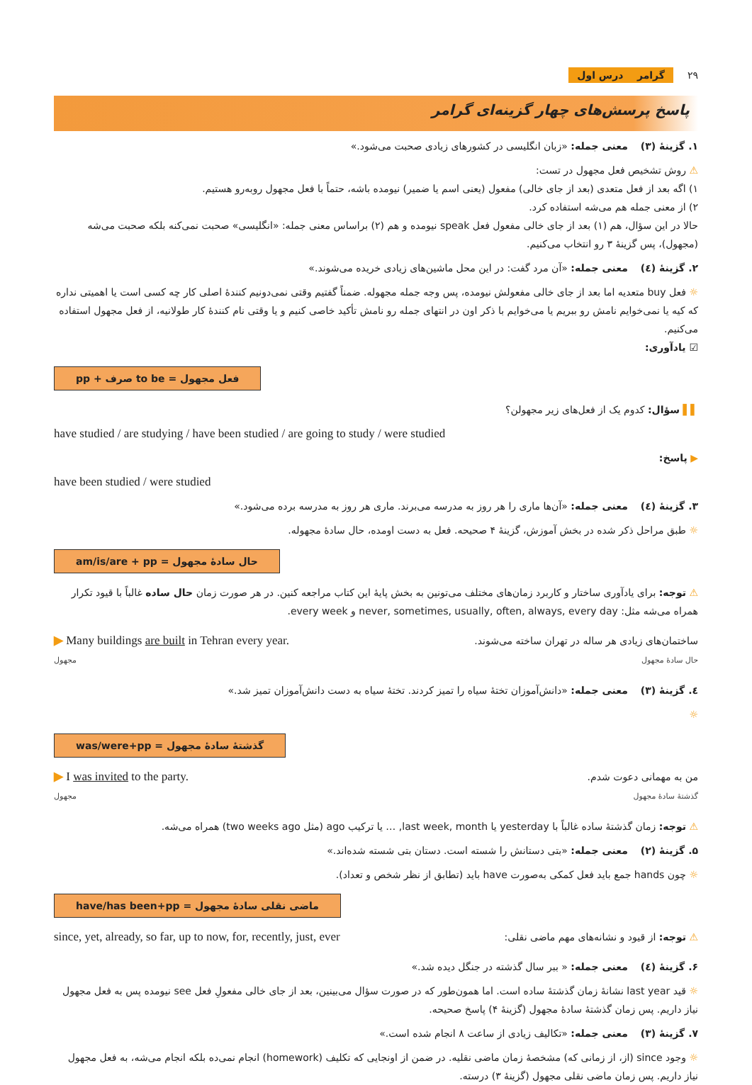۲۹ گرامر درس اول
پاسخ پرسش‌های چهار گزینه‌ای گرامر
۱. گزینهٔ (۳) معنی جمله: «زبان انگلیسی در کشورهای زیادی صحبت می‌شود.»
⚠ روش تشخیص فعل مجهول در تست:
۱) اگه بعد از فعل متعدی (بعد از جای خالی) مفعول (یعنی اسم یا ضمیر) نیومده باشه، حتماً با فعل مجهول روبه‌رو هستیم.
۲) از معنی جمله هم می‌شه استفاده کرد.
حالا در این سؤال، هم (۱) بعد از جای خالی مفعول فعل speak نیومده و هم (۲) براساس معنی جمله: «انگلیسی» صحبت نمی‌کنه بلکه صحبت می‌شه (مجهول)، پس گزینهٔ ۳ رو انتخاب می‌کنیم.
۲. گزینهٔ (٤) معنی جمله: «آن مرد گفت: در این محل ماشین‌های زیادی خریده می‌شوند.»
☼ فعل buy متعدیه اما بعد از جای خالی مفعولش نیومده، پس وجه جمله مجهوله. ضمناً گفتیم وقتی نمی‌دونیم کنندهٔ اصلی کار چه کسی است یا اهمیتی نداره که کیه یا نمی‌خوایم نامش رو ببریم یا می‌خوایم با ذکر اون در انتهای جمله رو نامش تأکید خاصی کنیم و یا وقتی نام کنندهٔ کار طولانیه، از فعل مجهول استفاده می‌کنیم.
☑ یادآوری:
فعل مجهول = to be صرف + pp
▌▌ سؤال: کدوم یک از فعل‌های زیر مجهولن؟
have studied / are studying / have been studied / are going to study / were studied
▶ پاسخ:
have been studied / were studied
۳. گزینهٔ (٤) معنی جمله: «آن‌ها ماری را هر روز به مدرسه می‌برند. ماری هر روز به مدرسه برده می‌شود.»
☼ طبق مراحل ذکر شده در بخش آموزش، گزینهٔ ۴ صحیحه. فعل به دست اومده، حال سادهٔ مجهوله.
حال سادهٔ مجهول = am/is/are + pp
⚠ توجه: برای یادآوری ساختار و کاربرد زمان‌های مختلف می‌تونین به بخش پایهٔ این کتاب مراجعه کنین. در هر صورت زمان حال ساده غالباً با قیود تکرار همراه می‌شه مثل: never, sometimes, usually, often, always, every day و every week.
ساختمان‌های زیادی هر ساله در تهران ساخته می‌شوند.
حال سادهٔ مجهول
▶ Many buildings are built in Tehran every year.
مجهول
٤. گزینهٔ (۳) معنی جمله: «دانش‌آموزان تختهٔ سیاه را تمیز کردند. تختهٔ سیاه به دست دانش‌آموزان تمیز شد.»
☼
گذشتهٔ سادهٔ مجهول = was/were+pp
من به مهمانی دعوت شدم.
گذشتهٔ سادهٔ مجهول
▶ I was invited to the party.
مجهول
⚠ توجه: زمان گذشتهٔ ساده غالباً با yesterday یا last week, month, … یا ترکیب ago (مثل two weeks ago) همراه می‌شه.
۵. گزینهٔ (۲) معنی جمله: «بتی دستانش را شسته است. دستان بتی شسته شده‌اند.»
☼ چون hands جمع باید فعل کمکی به‌صورت have باید (تطابق از نظر شخص و تعداد).
ماضی نقلی سادهٔ مجهول = have/has been+pp
⚠ توجه: از قیود و نشانه‌های مهم ماضی نقلی:
since, yet, already, so far, up to now, for, recently, just, ever
۶. گزینهٔ (٤) معنی جمله: « ببر سال گذشته در جنگل دیده شد.»
☼ قید last year نشانهٔ زمان گذشتهٔ ساده است. اما همون‌طور که در صورت سؤال می‌بینین، بعد از جای خالی مفعولِ فعل see نیومده پس به فعل مجهول نیاز داریم. پس زمان گذشتهٔ سادهٔ مجهول (گزینهٔ ۴) پاسخ صحیحه.
۷. گزینهٔ (۳) معنی جمله: «تکالیف زیادی از ساعت ۸ انجام شده است.»
☼ وجود since (از، از زمانی که) مشخصهٔ زمان ماضی نقلیه. در ضمن از اونجایی که تکلیف (homework) انجام نمی‌ده بلکه انجام می‌شه، به فعل مجهول نیاز داریم. پس زمان ماضی نقلی مجهول (گزینهٔ ۳) درسته.